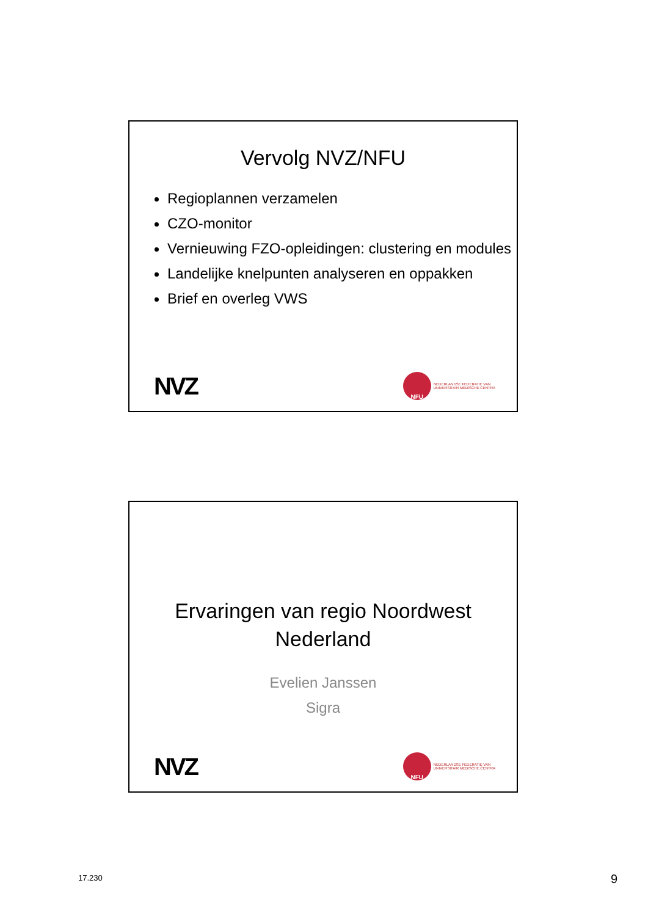Vervolg NVZ/NFU
Regioplannen verzamelen
CZO-monitor
Vernieuwing FZO-opleidingen: clustering en modules
Landelijke knelpunten analyseren en oppakken
Brief en overleg VWS
NVZ
NFU
NEDERLANDSE FEDERATIE VAN
UNIVERSITAIR MEDISCHE CENTRA
Ervaringen van regio Noordwest
Nederland
Evelien Janssen
Sigra
NVZ
NFU
NEDERLANDSE FEDERATIE VAN
UNIVERSITAIR MEDISCHE CENTRA
17.230 9